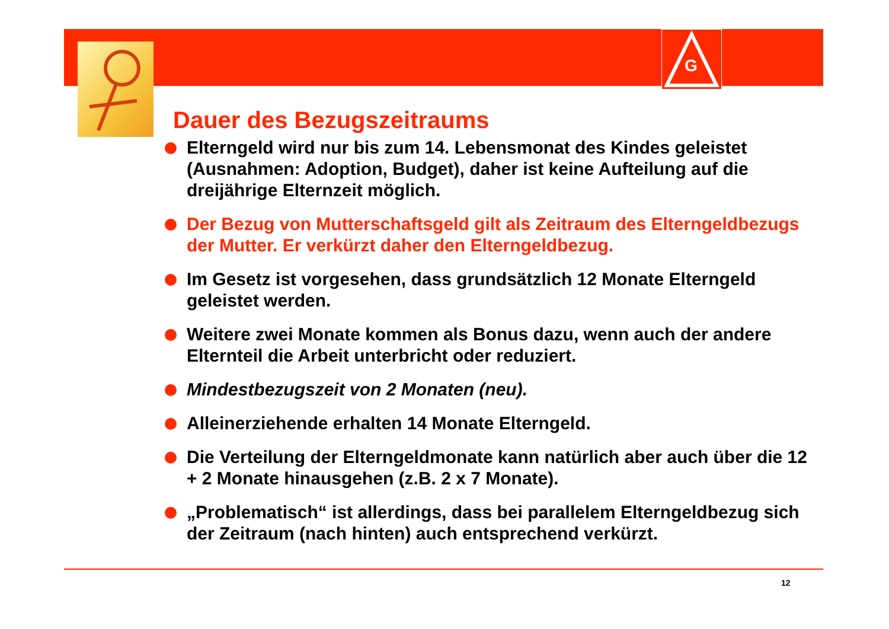G
Dauer des Bezugszeitraums
Elterngeld wird nur bis zum 14. Lebensmonat des Kindes geleistet (Ausnahmen: Adoption, Budget), daher ist keine Aufteilung auf die dreijährige Elternzeit möglich.
Der Bezug von Mutterschaftsgeld gilt als Zeitraum des Elterngeldbezugs der Mutter. Er verkürzt daher den Elterngeldbezug.
Im Gesetz ist vorgesehen, dass grundsätzlich 12 Monate Elterngeld geleistet werden.
Weitere zwei Monate kommen als Bonus dazu, wenn auch der andere Elternteil die Arbeit unterbricht oder reduziert.
Mindestbezugszeit von 2 Monaten (neu).
Alleinerziehende erhalten 14 Monate Elterngeld.
Die Verteilung der Elterngeldmonate kann natürlich aber auch über die 12 + 2 Monate hinausgehen (z.B. 2 x 7 Monate).
„Problematisch“ ist allerdings, dass bei parallelem Elterngeldbezug sich der Zeitraum (nach hinten) auch entsprechend verkürzt.
12